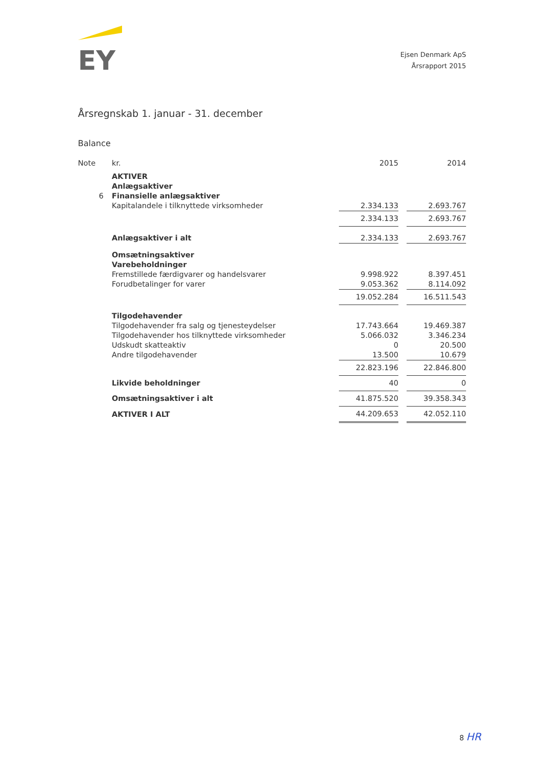EY
Ejsen Denmark ApS
Årsrapport 2015
Årsregnskab 1. januar - 31. december
Balance
| Note | kr. | 2015 | | 2014 |
| --- | --- | --- | --- | --- |
| | AKTIVER | | | |
| | Anlægsaktiver | | | |
| 6 | Finansielle anlægsaktiver | | | |
| | Kapitalandele i tilknyttede virksomheder | 2.334.133 | | 2.693.767 |
| | | 2.334.133 | | 2.693.767 |
| | Anlægsaktiver i alt | 2.334.133 | | 2.693.767 |
| | Omsætningsaktiver | | | |
| | Varebeholdninger | | | |
| | Fremstillede færdigvarer og handelsvarer | 9.998.922 | | 8.397.451 |
| | Forudbetalinger for varer | 9.053.362 | | 8.114.092 |
| | | 19.052.284 | | 16.511.543 |
| | Tilgodehavender | | | |
| | Tilgodehavender fra salg og tjenesteydelser | 17.743.664 | | 19.469.387 |
| | Tilgodehavender hos tilknyttede virksomheder | 5.066.032 | | 3.346.234 |
| | Udskudt skatteaktiv | 0 | | 20.500 |
| | Andre tilgodehavender | 13.500 | | 10.679 |
| | | 22.823.196 | | 22.846.800 |
| | Likvide beholdninger | 40 | | 0 |
| | Omsætningsaktiver i alt | 41.875.520 | | 39.358.343 |
| | AKTIVER I ALT | 44.209.653 | | 42.052.110 |
8 HR